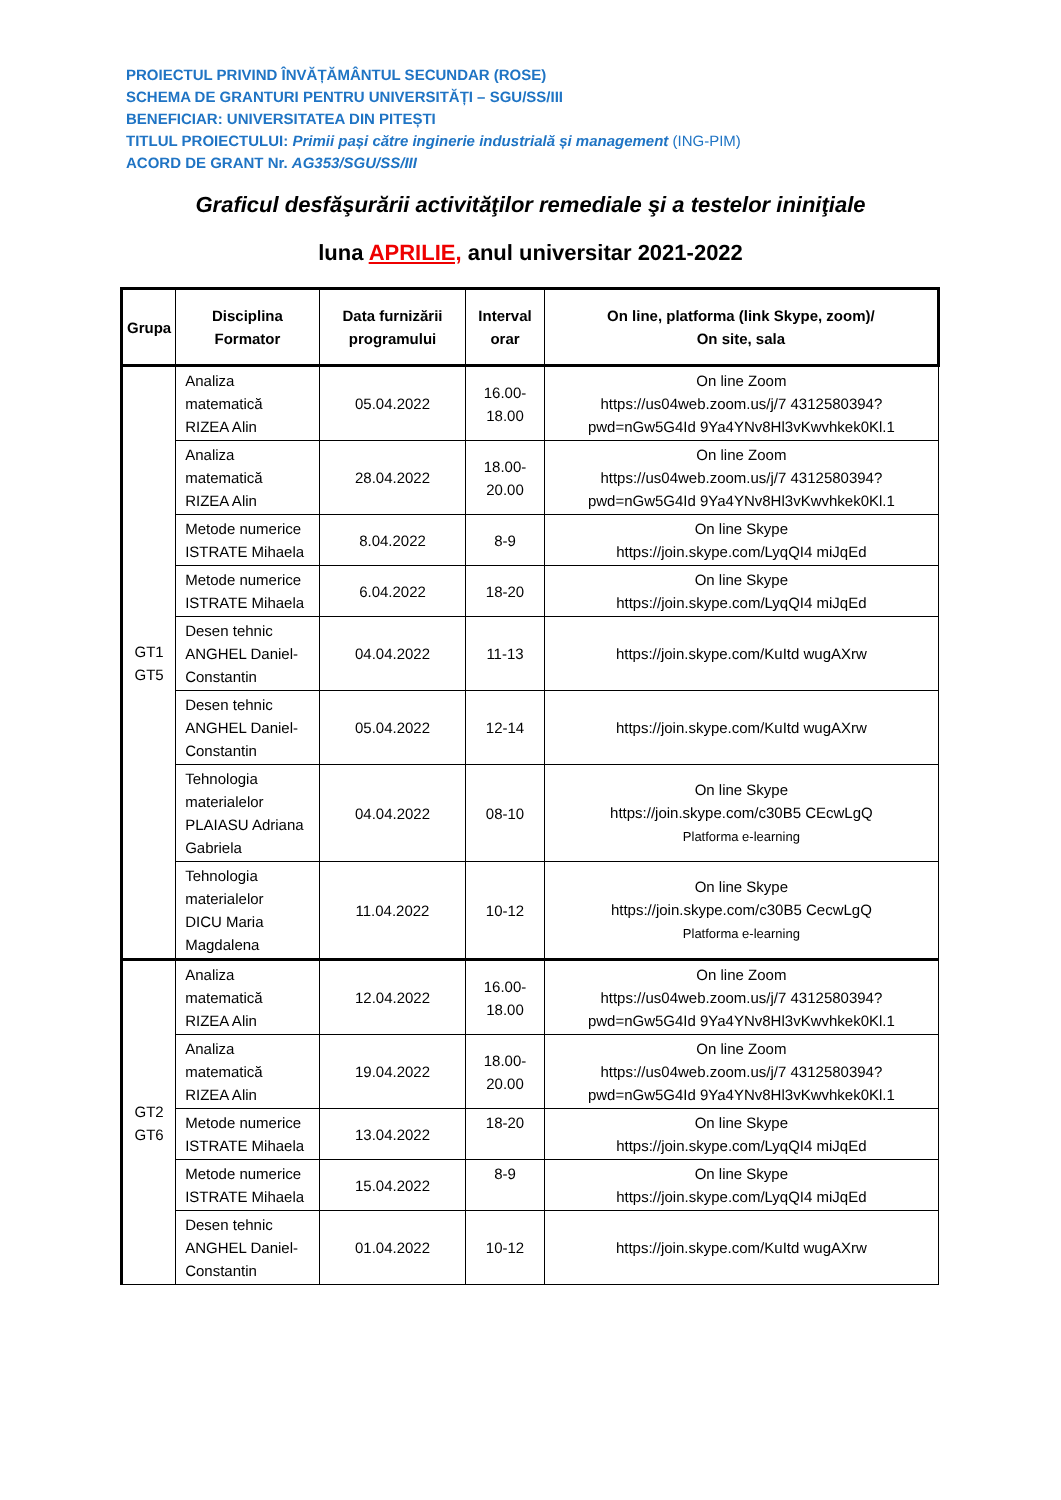PROIECTUL PRIVIND ÎNVĂȚĂMÂNTUL SECUNDAR (ROSE)
SCHEMA DE GRANTURI PENTRU UNIVERSITĂȚI – SGU/SS/III
BENEFICIAR: UNIVERSITATEA DIN PITEȘTI
TITLUL PROIECTULUI: Primii pași către inginerie industrială și management (ING-PIM)
ACORD DE GRANT Nr. AG353/SGU/SS/III
Graficul desfăşurării activităţilor remediale şi a testelor ininiţiale
luna APRILIE, anul universitar 2021-2022
| Grupa | Disciplina Formator | Data furnizării programului | Interval orar | On line, platforma (link Skype, zoom)/ On site, sala |
| --- | --- | --- | --- | --- |
| GT1 GT5 | Analiza matematică RIZEA Alin | 05.04.2022 | 16.00-18.00 | On line Zoom https://us04web.zoom.us/j/7 4312580394?pwd=nGw5G4Id 9Ya4YNv8Hl3vKwvhkek0Kl.1 |
| | Analiza matematică RIZEA Alin | 28.04.2022 | 18.00-20.00 | On line Zoom https://us04web.zoom.us/j/7 4312580394?pwd=nGw5G4Id 9Ya4YNv8Hl3vKwvhkek0Kl.1 |
| | Metode numerice ISTRATE Mihaela | 8.04.2022 | 8-9 | On line Skype https://join.skype.com/LyqQI4 miJqEd |
| | Metode numerice ISTRATE Mihaela | 6.04.2022 | 18-20 | On line Skype https://join.skype.com/LyqQI4 miJqEd |
| | Desen tehnic ANGHEL Daniel-Constantin | 04.04.2022 | 11-13 | https://join.skype.com/KuItd wugAXrw |
| | Desen tehnic ANGHEL Daniel-Constantin | 05.04.2022 | 12-14 | https://join.skype.com/KuItd wugAXrw |
| | Tehnologia materialelor PLAIASU Adriana Gabriela | 04.04.2022 | 08-10 | On line Skype https://join.skype.com/c30B5 CEcwLgQ Platforma e-learning |
| | Tehnologia materialelor DICU Maria Magdalena | 11.04.2022 | 10-12 | On line Skype https://join.skype.com/c30B5 CecwLgQ Platforma e-learning |
| GT2 GT6 | Analiza matematică RIZEA Alin | 12.04.2022 | 16.00-18.00 | On line Zoom https://us04web.zoom.us/j/7 4312580394?pwd=nGw5G4Id 9Ya4YNv8Hl3vKwvhkek0Kl.1 |
| | Analiza matematică RIZEA Alin | 19.04.2022 | 18.00-20.00 | On line Zoom https://us04web.zoom.us/j/7 4312580394?pwd=nGw5G4Id 9Ya4YNv8Hl3vKwvhkek0Kl.1 |
| | Metode numerice ISTRATE Mihaela | 13.04.2022 | 18-20 | On line Skype https://join.skype.com/LyqQI4 miJqEd |
| | Metode numerice ISTRATE Mihaela | 15.04.2022 | 8-9 | On line Skype https://join.skype.com/LyqQI4 miJqEd |
| | Desen tehnic ANGHEL Daniel-Constantin | 01.04.2022 | 10-12 | https://join.skype.com/KuItd wugAXrw |